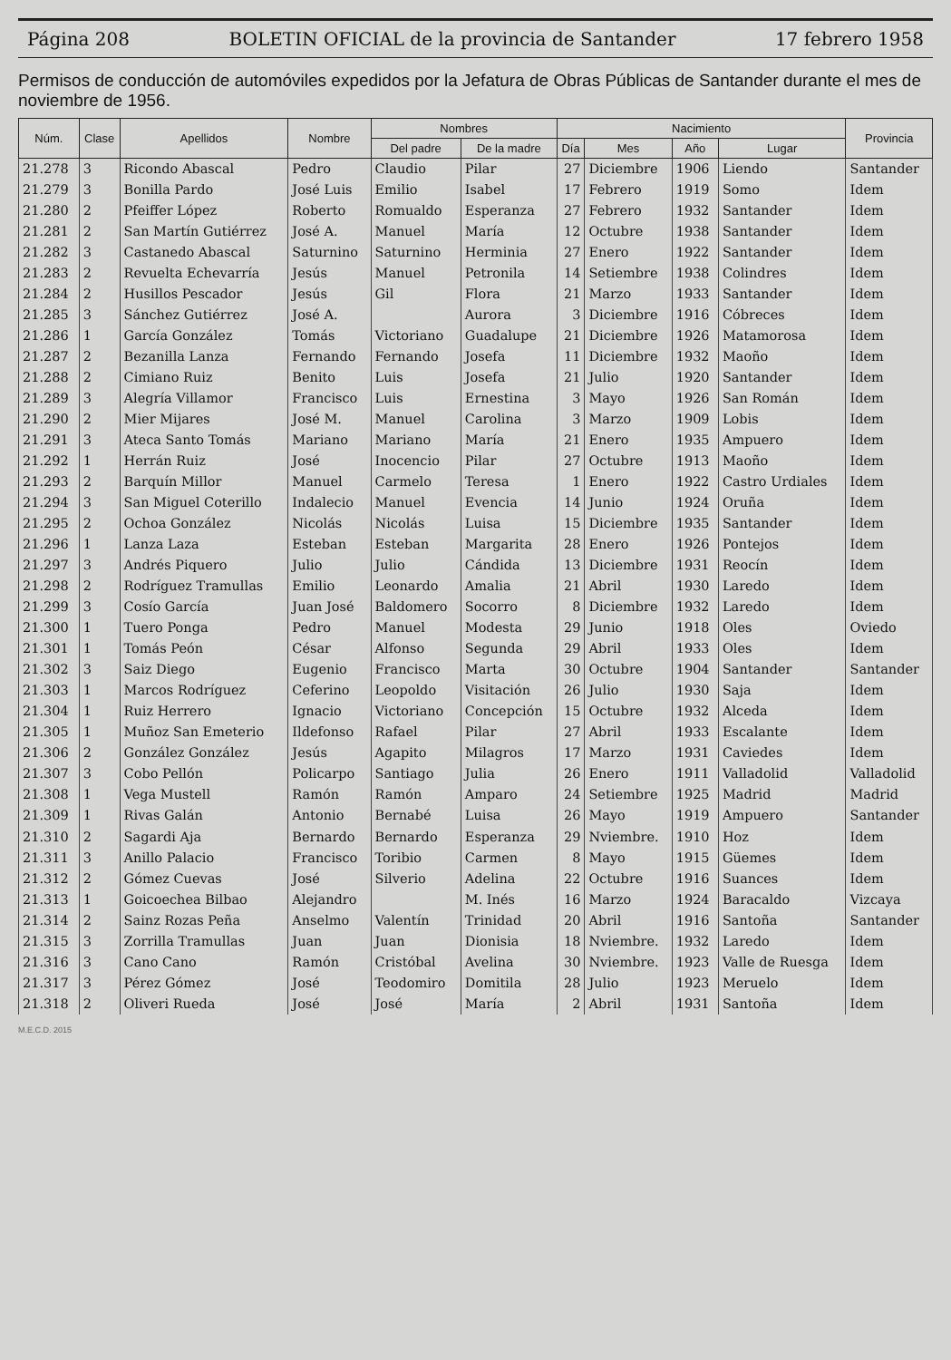Página 208 BOLETIN OFICIAL de la provincia de Santander 17 febrero 1958
Permisos de conducción de automóviles expedidos por la Jefatura de Obras Públicas de Santander durante el mes de noviembre de 1956.
| Núm. | Clase | Apellidos | Nombre | Nombres | | Nacimiento | | | | Provincia |
| --- | --- | --- | --- | --- | --- | --- | --- | --- | --- | --- |
| | | | | Del padre | De la madre | Día | Mes | Año | Lugar | |
| 21.278 | 3 | Ricondo Abascal | Pedro | Claudio | Pilar | 27 | Diciembre | 1906 | Liendo | Santander |
| 21.279 | 3 | Bonilla Pardo | José Luis | Emilio | Isabel | 17 | Febrero | 1919 | Somo | Idem |
| 21.280 | 2 | Pfeiffer López | Roberto | Romualdo | Esperanza | 27 | Febrero | 1932 | Santander | Idem |
| 21.281 | 2 | San Martín Gutiérrez | José A. | Manuel | María | 12 | Octubre | 1938 | Santander | Idem |
| 21.282 | 3 | Castanedo Abascal | Saturnino | Saturnino | Herminia | 27 | Enero | 1922 | Santander | Idem |
| 21.283 | 2 | Revuelta Echevarría | Jesús | Manuel | Petronila | 14 | Setiembre | 1938 | Colindres | Idem |
| 21.284 | 2 | Husillos Pescador | Jesús | Gil | Flora | 21 | Marzo | 1933 | Santander | Idem |
| 21.285 | 3 | Sánchez Gutiérrez | José A. | | Aurora | 3 | Diciembre | 1916 | Cóbreces | Idem |
| 21.286 | 1 | García González | Tomás | Victoriano | Guadalupe | 21 | Diciembre | 1926 | Matamorosa | Idem |
| 21.287 | 2 | Bezanilla Lanza | Fernando | Fernando | Josefa | 11 | Diciembre | 1932 | Maoño | Idem |
| 21.288 | 2 | Cimiano Ruiz | Benito | Luis | Josefa | 21 | Julio | 1920 | Santander | Idem |
| 21.289 | 3 | Alegría Villamor | Francisco | Luis | Ernestina | 3 | Mayo | 1926 | San Román | Idem |
| 21.290 | 2 | Mier Mijares | José M. | Manuel | Carolina | 3 | Marzo | 1909 | Lobis | Idem |
| 21.291 | 3 | Ateca Santo Tomás | Mariano | Mariano | María | 21 | Enero | 1935 | Ampuero | Idem |
| 21.292 | 1 | Herrán Ruiz | José | Inocencio | Pilar | 27 | Octubre | 1913 | Maoño | Idem |
| 21.293 | 2 | Barquín Millor | Manuel | Carmelo | Teresa | 1 | Enero | 1922 | Castro Urdiales | Idem |
| 21.294 | 3 | San Miguel Coterillo | Indalecio | Manuel | Evencia | 14 | Junio | 1924 | Oruña | Idem |
| 21.295 | 2 | Ochoa González | Nicolás | Nicolás | Luisa | 15 | Diciembre | 1935 | Santander | Idem |
| 21.296 | 1 | Lanza Laza | Esteban | Esteban | Margarita | 28 | Enero | 1926 | Pontejos | Idem |
| 21.297 | 3 | Andrés Piquero | Julio | Julio | Cándida | 13 | Diciembre | 1931 | Reocín | Idem |
| 21.298 | 2 | Rodríguez Tramullas | Emilio | Leonardo | Amalia | 21 | Abril | 1930 | Laredo | Idem |
| 21.299 | 3 | Cosío García | Juan José | Baldomero | Socorro | 8 | Diciembre | 1932 | Laredo | Idem |
| 21.300 | 1 | Tuero Ponga | Pedro | Manuel | Modesta | 29 | Junio | 1918 | Oles | Oviedo |
| 21.301 | 1 | Tomás Peón | César | Alfonso | Segunda | 29 | Abril | 1933 | Oles | Idem |
| 21.302 | 3 | Saiz Diego | Eugenio | Francisco | Marta | 30 | Octubre | 1904 | Santander | Santander |
| 21.303 | 1 | Marcos Rodríguez | Ceferino | Leopoldo | Visitación | 26 | Julio | 1930 | Saja | Idem |
| 21.304 | 1 | Ruiz Herrero | Ignacio | Victoriano | Concepción | 15 | Octubre | 1932 | Alceda | Idem |
| 21.305 | 1 | Muñoz San Emeterio | Ildefonso | Rafael | Pilar | 27 | Abril | 1933 | Escalante | Idem |
| 21.306 | 2 | González González | Jesús | Agapito | Milagros | 17 | Marzo | 1931 | Caviedes | Idem |
| 21.307 | 3 | Cobo Pellón | Policarpo | Santiago | Julia | 26 | Enero | 1911 | Valladolid | Valladolid |
| 21.308 | 1 | Vega Mustell | Ramón | Ramón | Amparo | 24 | Setiembre | 1925 | Madrid | Madrid |
| 21.309 | 1 | Rivas Galán | Antonio | Bernabé | Luisa | 26 | Mayo | 1919 | Ampuero | Santander |
| 21.310 | 2 | Sagardi Aja | Bernardo | Bernardo | Esperanza | 29 | Nviembre. | 1910 | Hoz | Idem |
| 21.311 | 3 | Anillo Palacio | Francisco | Toribio | Carmen | 8 | Mayo | 1915 | Güemes | Idem |
| 21.312 | 2 | Gómez Cuevas | José | Silverio | Adelina | 22 | Octubre | 1916 | Suances | Idem |
| 21.313 | 1 | Goicoechea Bilbao | Alejandro | | M. Inés | 16 | Marzo | 1924 | Baracaldo | Vizcaya |
| 21.314 | 2 | Sainz Rozas Peña | Anselmo | Valentín | Trinidad | 20 | Abril | 1916 | Santoña | Santander |
| 21.315 | 3 | Zorrilla Tramullas | Juan | Juan | Dionisia | 18 | Nviembre. | 1932 | Laredo | Idem |
| 21.316 | 3 | Cano Cano | Ramón | Cristóbal | Avelina | 30 | Nviembre. | 1923 | Valle de Ruesga | Idem |
| 21.317 | 3 | Pérez Gómez | José | Teodomiro | Domitila | 28 | Julio | 1923 | Meruelo | Idem |
| 21.318 | 2 | Oliveri Rueda | José | José | María | 2 | Abril | 1931 | Santoña | Idem |
M.E.C.D. 2015